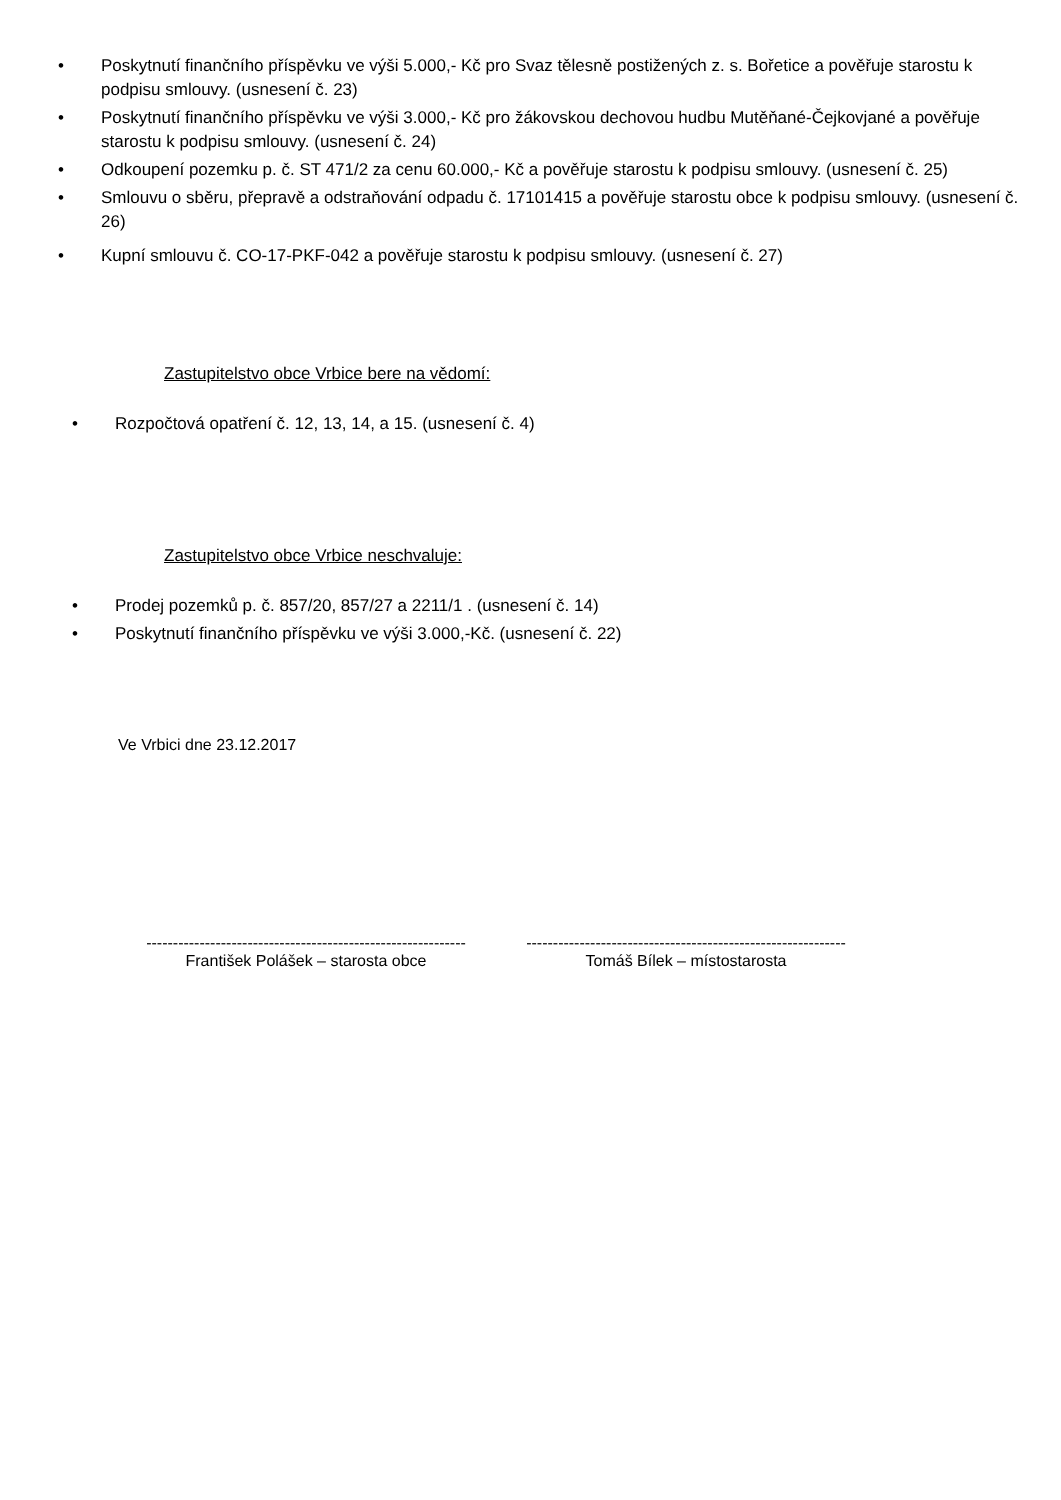• Poskytnutí finančního příspěvku ve výši 5.000,- Kč pro Svaz tělesně postižených z. s. Bořetice a pověřuje starostu k podpisu smlouvy. (usnesení č. 23)
• Poskytnutí finančního příspěvku ve výši 3.000,- Kč pro žákovskou dechovou hudbu Mutěňané-Čejkovjané a pověřuje starostu k podpisu smlouvy. (usnesení č. 24)
• Odkoupení pozemku p. č. ST 471/2 za cenu 60.000,- Kč a pověřuje starostu k podpisu smlouvy. (usnesení č. 25)
• Smlouvu o sběru, přepravě a odstraňování odpadu č. 17101415 a pověřuje starostu obce k podpisu smlouvy. (usnesení č. 26)
• Kupní smlouvu č. CO-17-PKF-042 a pověřuje starostu k podpisu smlouvy. (usnesení č. 27)
Zastupitelstvo obce Vrbice bere na vědomí:
• Rozpočtová opatření č. 12, 13, 14, a 15. (usnesení č. 4)
Zastupitelstvo obce Vrbice neschvaluje:
• Prodej pozemků p. č. 857/20, 857/27 a 2211/1 . (usnesení č. 14)
• Poskytnutí finančního příspěvku ve výši 3.000,-Kč. (usnesení č. 22)
Ve Vrbici dne 23.12.2017
------------------------------------------------------------
František Polášek – starosta obce
------------------------------------------------------------
Tomáš Bílek – místostarosta